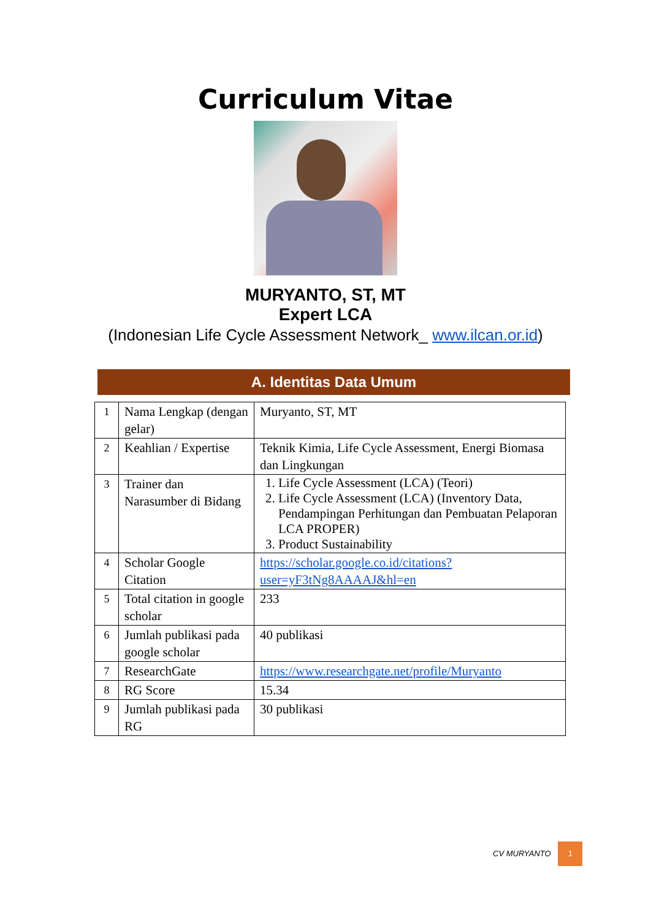Curriculum Vitae
MURYANTO, ST, MT
Expert LCA
(Indonesian Life Cycle Assessment Network_ www.ilcan.or.id)
A. Identitas Data Umum
| 1 | Nama Lengkap (dengan gelar) | Muryanto, ST, MT |
| 2 | Keahlian / Expertise | Teknik Kimia, Life Cycle Assessment, Energi Biomasa dan Lingkungan |
| 3 | Trainer dan Narasumber di Bidang | 1. Life Cycle Assessment (LCA) (Teori) 2. Life Cycle Assessment (LCA) (Inventory Data, Pendampingan Perhitungan dan Pembuatan Pelaporan LCA PROPER) 3. Product Sustainability |
| 4 | Scholar Google Citation | https://scholar.google.co.id/citations?user=yF3tNg8AAAAJ&hl=en |
| 5 | Total citation in google scholar | 233 |
| 6 | Jumlah publikasi pada google scholar | 40 publikasi |
| 7 | ResearchGate | https://www.researchgate.net/profile/Muryanto |
| 8 | RG Score | 15.34 |
| 9 | Jumlah publikasi pada RG | 30 publikasi |
CV MURYANTO 1